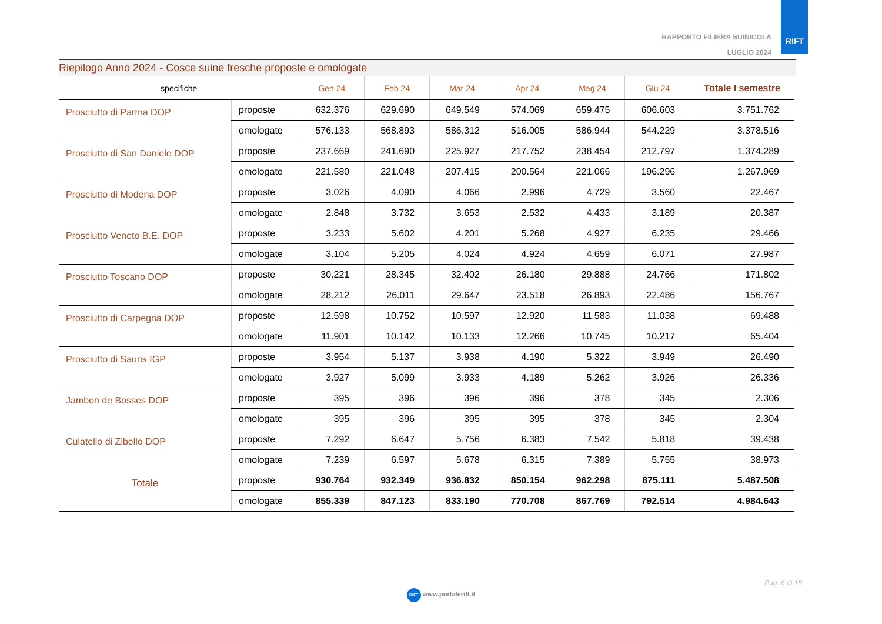RAPPORTO FILIERA SUINICOLA
LUGLIO 2024
RIFT
Riepilogo Anno 2024 - Cosce suine fresche proposte e omologate
| specifiche | | Gen 24 | Feb 24 | Mar 24 | Apr 24 | Mag 24 | Giu 24 | Totale I semestre |
| --- | --- | --- | --- | --- | --- | --- | --- | --- |
| Prosciutto di Parma DOP | proposte | 632.376 | 629.690 | 649.549 | 574.069 | 659.475 | 606.603 | 3.751.762 |
| | omologate | 576.133 | 568.893 | 586.312 | 516.005 | 586.944 | 544.229 | 3.378.516 |
| Prosciutto di San Daniele DOP | proposte | 237.669 | 241.690 | 225.927 | 217.752 | 238.454 | 212.797 | 1.374.289 |
| | omologate | 221.580 | 221.048 | 207.415 | 200.564 | 221.066 | 196.296 | 1.267.969 |
| Prosciutto di Modena DOP | proposte | 3.026 | 4.090 | 4.066 | 2.996 | 4.729 | 3.560 | 22.467 |
| | omologate | 2.848 | 3.732 | 3.653 | 2.532 | 4.433 | 3.189 | 20.387 |
| Prosciutto Veneto B.E. DOP | proposte | 3.233 | 5.602 | 4.201 | 5.268 | 4.927 | 6.235 | 29.466 |
| | omologate | 3.104 | 5.205 | 4.024 | 4.924 | 4.659 | 6.071 | 27.987 |
| Prosciutto Toscano DOP | proposte | 30.221 | 28.345 | 32.402 | 26.180 | 29.888 | 24.766 | 171.802 |
| | omologate | 28.212 | 26.011 | 29.647 | 23.518 | 26.893 | 22.486 | 156.767 |
| Prosciutto di Carpegna DOP | proposte | 12.598 | 10.752 | 10.597 | 12.920 | 11.583 | 11.038 | 69.488 |
| | omologate | 11.901 | 10.142 | 10.133 | 12.266 | 10.745 | 10.217 | 65.404 |
| Prosciutto di Sauris IGP | proposte | 3.954 | 5.137 | 3.938 | 4.190 | 5.322 | 3.949 | 26.490 |
| | omologate | 3.927 | 5.099 | 3.933 | 4.189 | 5.262 | 3.926 | 26.336 |
| Jambon de Bosses DOP | proposte | 395 | 396 | 396 | 396 | 378 | 345 | 2.306 |
| | omologate | 395 | 396 | 395 | 395 | 378 | 345 | 2.304 |
| Culatello di Zibello DOP | proposte | 7.292 | 6.647 | 5.756 | 6.383 | 7.542 | 5.818 | 39.438 |
| | omologate | 7.239 | 6.597 | 5.678 | 6.315 | 7.389 | 5.755 | 38.973 |
| Totale | proposte | 930.764 | 932.349 | 936.832 | 850.154 | 962.298 | 875.111 | 5.487.508 |
| | omologate | 855.339 | 847.123 | 833.190 | 770.708 | 867.769 | 792.514 | 4.984.643 |
Pag. 6 di 15
RIFT www.portalerift.it